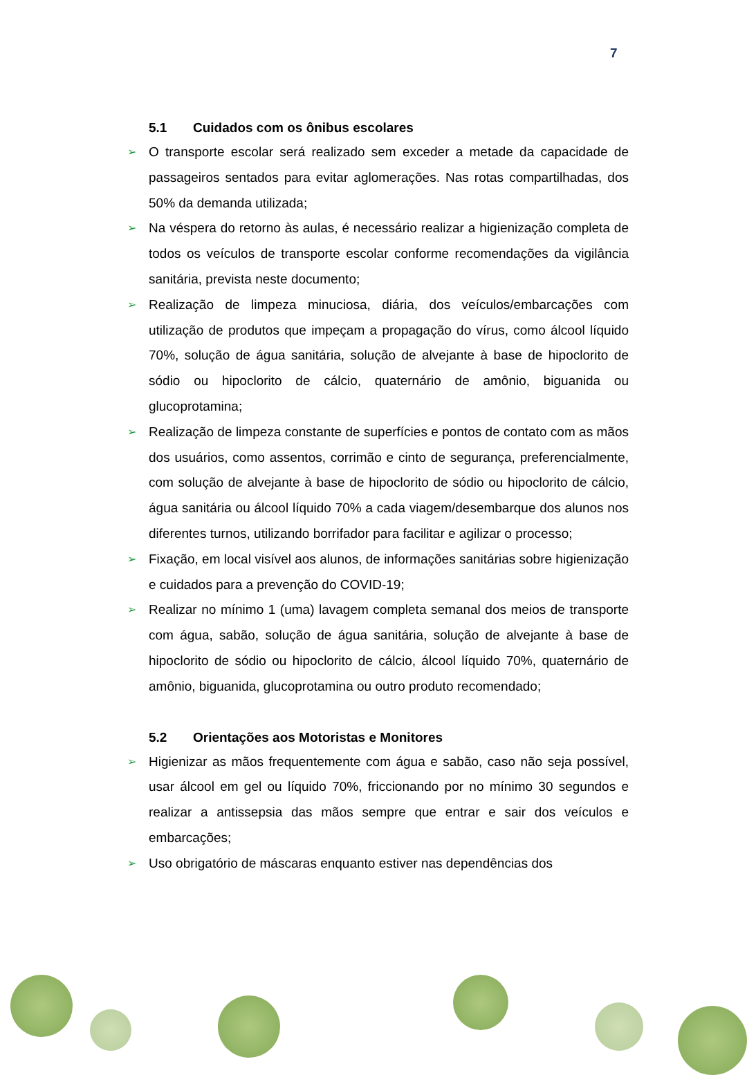7
5.1 Cuidados com os ônibus escolares
O transporte escolar será realizado sem exceder a metade da capacidade de passageiros sentados para evitar aglomerações. Nas rotas compartilhadas, dos 50% da demanda utilizada;
Na véspera do retorno às aulas, é necessário realizar a higienização completa de todos os veículos de transporte escolar conforme recomendações da vigilância sanitária, prevista neste documento;
Realização de limpeza minuciosa, diária, dos veículos/embarcações com utilização de produtos que impeçam a propagação do vírus, como álcool líquido 70%, solução de água sanitária, solução de alvejante à base de hipoclorito de sódio ou hipoclorito de cálcio, quaternário de amônio, biguanida ou glucoprotamina;
Realização de limpeza constante de superfícies e pontos de contato com as mãos dos usuários, como assentos, corrimão e cinto de segurança, preferencialmente, com solução de alvejante à base de hipoclorito de sódio ou hipoclorito de cálcio, água sanitária ou álcool líquido 70% a cada viagem/desembarque dos alunos nos diferentes turnos, utilizando borrifador para facilitar e agilizar o processo;
Fixação, em local visível aos alunos, de informações sanitárias sobre higienização e cuidados para a prevenção do COVID-19;
Realizar no mínimo 1 (uma) lavagem completa semanal dos meios de transporte com água, sabão, solução de água sanitária, solução de alvejante à base de hipoclorito de sódio ou hipoclorito de cálcio, álcool líquido 70%, quaternário de amônio, biguanida, glucoprotamina ou outro produto recomendado;
5.2 Orientações aos Motoristas e Monitores
Higienizar as mãos frequentemente com água e sabão, caso não seja possível, usar álcool em gel ou líquido 70%, friccionando por no mínimo 30 segundos e realizar a antissepsia das mãos sempre que entrar e sair dos veículos e embarcações;
Uso obrigatório de máscaras enquanto estiver nas dependências dos